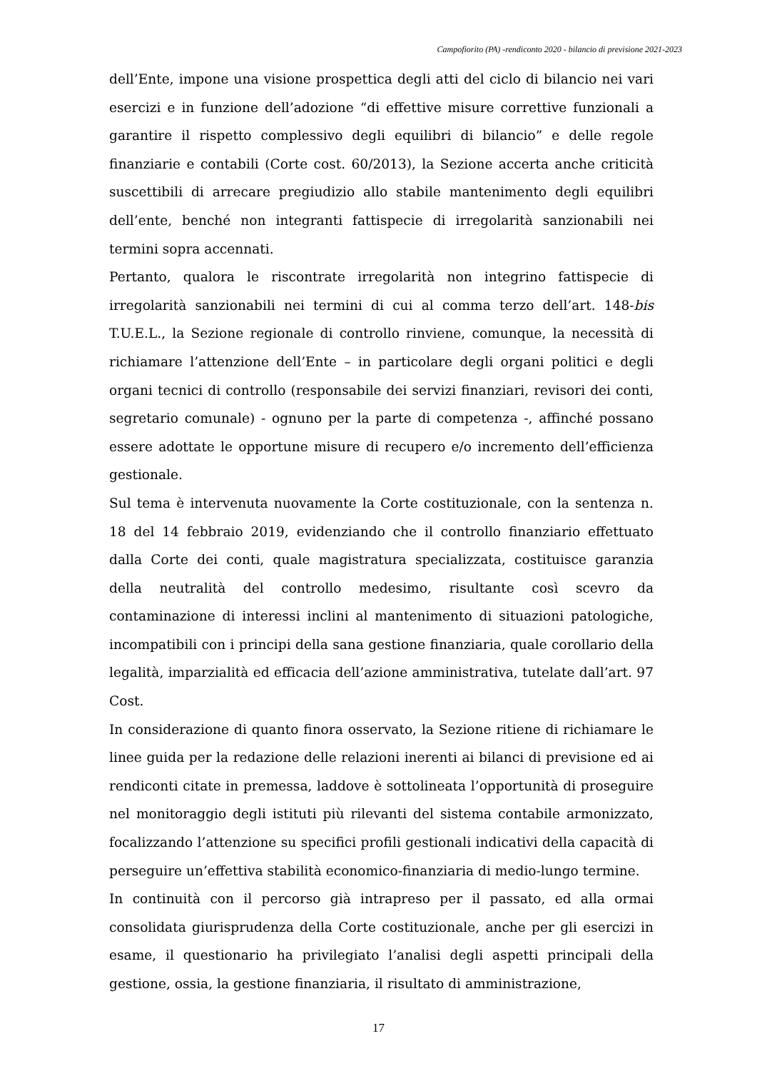Campofiorito (PA) -rendiconto 2020 - bilancio di previsione 2021-2023
dell’Ente, impone una visione prospettica degli atti del ciclo di bilancio nei vari esercizi e in funzione dell’adozione “di effettive misure correttive funzionali a garantire il rispetto complessivo degli equilibri di bilancio” e delle regole finanziarie e contabili (Corte cost. 60/2013), la Sezione accerta anche criticità suscettibili di arrecare pregiudizio allo stabile mantenimento degli equilibri dell’ente, benché non integranti fattispecie di irregolarità sanzionabili nei termini sopra accennati.
Pertanto, qualora le riscontrate irregolarità non integrino fattispecie di irregolarità sanzionabili nei termini di cui al comma terzo dell’art. 148-bis T.U.E.L., la Sezione regionale di controllo rinviene, comunque, la necessità di richiamare l’attenzione dell’Ente – in particolare degli organi politici e degli organi tecnici di controllo (responsabile dei servizi finanziari, revisori dei conti, segretario comunale) - ognuno per la parte di competenza -, affinché possano essere adottate le opportune misure di recupero e/o incremento dell’efficienza gestionale.
Sul tema è intervenuta nuovamente la Corte costituzionale, con la sentenza n. 18 del 14 febbraio 2019, evidenziando che il controllo finanziario effettuato dalla Corte dei conti, quale magistratura specializzata, costituisce garanzia della neutralità del controllo medesimo, risultante così scevro da contaminazione di interessi inclini al mantenimento di situazioni patologiche, incompatibili con i principi della sana gestione finanziaria, quale corollario della legalità, imparzialità ed efficacia dell’azione amministrativa, tutelate dall’art. 97 Cost.
In considerazione di quanto finora osservato, la Sezione ritiene di richiamare le linee guida per la redazione delle relazioni inerenti ai bilanci di previsione ed ai rendiconti citate in premessa, laddove è sottolineata l’opportunità di proseguire nel monitoraggio degli istituti più rilevanti del sistema contabile armonizzato, focalizzando l’attenzione su specifici profili gestionali indicativi della capacità di perseguire un’effettiva stabilità economico-finanziaria di medio-lungo termine.
In continuità con il percorso già intrapreso per il passato, ed alla ormai consolidata giurisprudenza della Corte costituzionale, anche per gli esercizi in esame, il questionario ha privilegiato l’analisi degli aspetti principali della gestione, ossia, la gestione finanziaria, il risultato di amministrazione,
17